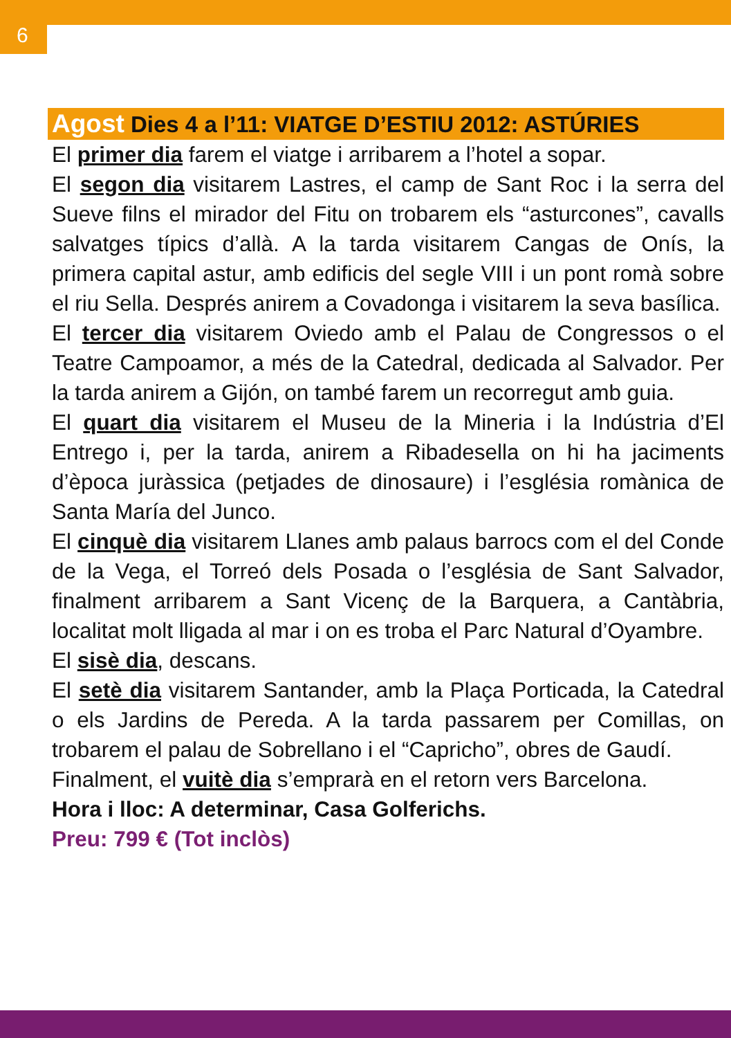6
Agost Dies 4 a l’11: VIATGE D’ESTIU 2012: ASTÚRIES
El primer dia farem el viatge i arribarem a l’hotel a sopar.
El segon dia visitarem Lastres, el camp de Sant Roc i la serra del Sueve filns el mirador del Fitu on trobarem els “asturcones”, cavalls salvatges típics d’allà. A la tarda visitarem Cangas de Onís, la primera capital astur, amb edificis del segle VIII i un pont romà sobre el riu Sella. Després anirem a Covadonga i visitarem la seva basílica.
El tercer dia visitarem Oviedo amb el Palau de Congressos o el Teatre Campoamor, a més de la Catedral, dedicada al Salvador. Per la tarda anirem a Gijón, on també farem un recorregut amb guia.
El quart dia visitarem el Museu de la Mineria i la Indústria d’El Entrego i, per la tarda, anirem a Ribadesella on hi ha jaciments d’època juràssica (petjades de dinosaure) i l’església romànica de Santa María del Junco.
El cinquè dia visitarem Llanes amb palaus barrocs com el del Conde de la Vega, el Torreó dels Posada o l’església de Sant Salvador, finalment arribarem a Sant Vicenç de la Barquera, a Cantàbria, localitat molt lligada al mar i on es troba el Parc Natural d’Oyambre.
El sisè dia, descans.
El setè dia visitarem Santander, amb la Plaça Porticada, la Catedral o els Jardins de Pereda. A la tarda passarem per Comillas, on trobarem el palau de Sobrellano i el “Capricho”, obres de Gaudí.
Finalment, el vuitè dia s’emprarà en el retorn vers Barcelona.
Hora i lloc: A determinar, Casa Golferichs.
Preu: 799 € (Tot inclòs)